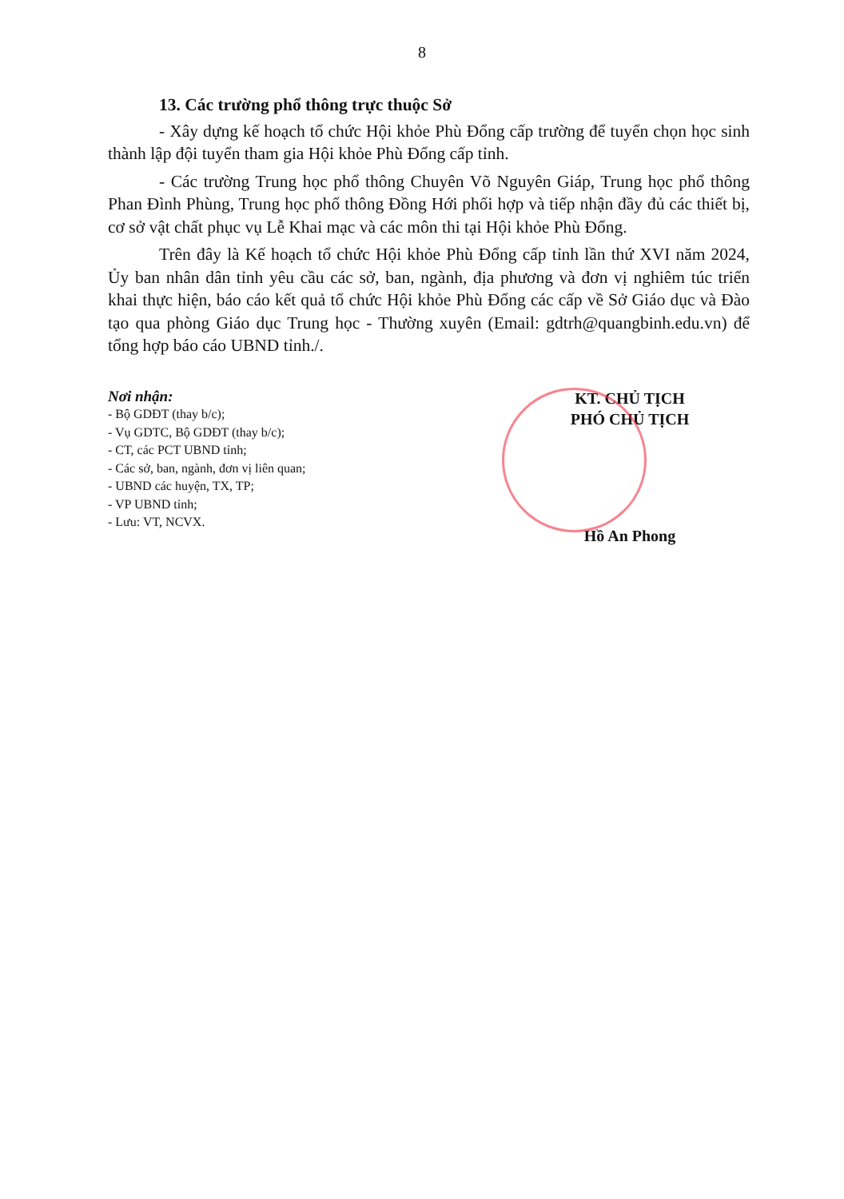8
13. Các trường phổ thông trực thuộc Sở
- Xây dựng kế hoạch tổ chức Hội khỏe Phù Đổng cấp trường để tuyển chọn học sinh thành lập đội tuyển tham gia Hội khỏe Phù Đổng cấp tỉnh.
- Các trường Trung học phổ thông Chuyên Võ Nguyên Giáp, Trung học phổ thông Phan Đình Phùng, Trung học phổ thông Đồng Hới phối hợp và tiếp nhận đầy đủ các thiết bị, cơ sở vật chất phục vụ Lễ Khai mạc và các môn thi tại Hội khỏe Phù Đổng.
Trên đây là Kế hoạch tổ chức Hội khỏe Phù Đổng cấp tỉnh lần thứ XVI năm 2024, Ủy ban nhân dân tỉnh yêu cầu các sở, ban, ngành, địa phương và đơn vị nghiêm túc triển khai thực hiện, báo cáo kết quả tổ chức Hội khỏe Phù Đổng các cấp về Sở Giáo dục và Đào tạo qua phòng Giáo dục Trung học - Thường xuyên (Email: gdtrh@quangbinh.edu.vn) để tổng hợp báo cáo UBND tỉnh./.
Nơi nhận:
- Bộ GDĐT (thay b/c);
- Vụ GDTC, Bộ GDĐT (thay b/c);
- CT, các PCT UBND tỉnh;
- Các sở, ban, ngành, đơn vị liên quan;
- UBND các huyện, TX, TP;
- VP UBND tỉnh;
- Lưu: VT, NCVX.
KT. CHỦ TỊCH
PHÓ CHỦ TỊCH
Hồ An Phong